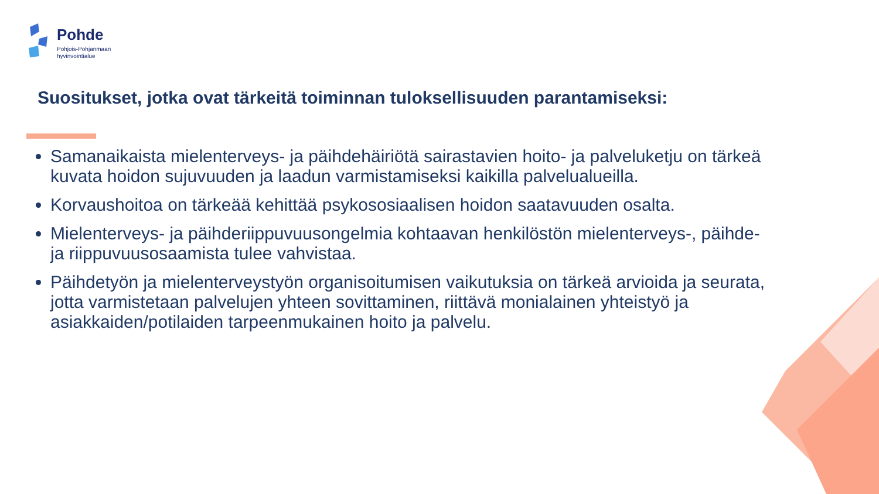Pohde
Pohjois-Pohjanmaan
hyvinvointialue
Suositukset, jotka ovat tärkeitä toiminnan tuloksellisuuden parantamiseksi:
Samanaikaista mielenterveys- ja päihdehäiriötä sairastavien hoito- ja palveluketju on tärkeä kuvata hoidon sujuvuuden ja laadun varmistamiseksi kaikilla palvelualueilla.
Korvaushoitoa on tärkeää kehittää psykososiaalisen hoidon saatavuuden osalta.
Mielenterveys- ja päihderiippuvuusongelmia kohtaavan henkilöstön mielenterveys-, päihde- ja riippuvuusosaamista tulee vahvistaa.
Päihdetyön ja mielenterveystyön organisoitumisen vaikutuksia on tärkeä arvioida ja seurata, jotta varmistetaan palvelujen yhteen sovittaminen, riittävä monialainen yhteistyö ja asiakkaiden/potilaiden tarpeenmukainen hoito ja palvelu.